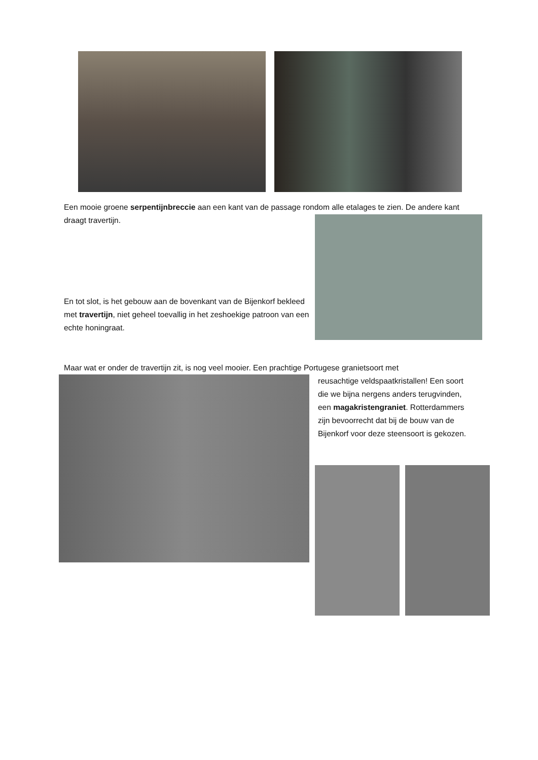Een mooie groene serpentijnbreccie aan een kant van de passage rondom alle etalages te zien. De andere kant draagt travertijn.
En tot slot, is het gebouw aan de bovenkant van de Bijenkorf bekleed met travertijn, niet geheel toevallig in het zeshoekige patroon van een echte honingraat.
Maar wat er onder de travertijn zit, is nog veel mooier. Een prachtige Portugese granietsoort met
reusachtige veldspaatkristallen! Een soort die we bijna nergens anders terugvinden, een magakristengraniet. Rotterdammers zijn bevoorrecht dat bij de bouw van de Bijenkorf voor deze steensoort is gekozen.